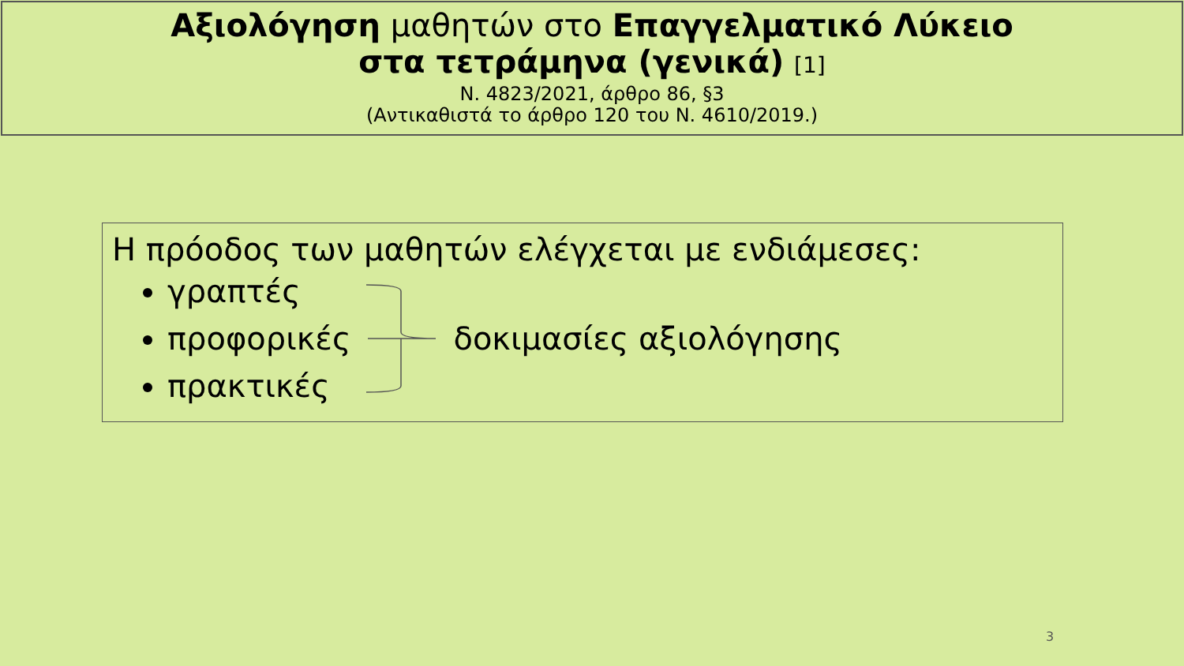Αξιολόγηση μαθητών στο Επαγγελματικό Λύκειο
στα τετράμηνα (γενικά) [1]
Ν. 4823/2021, άρθρο 86, §3
(Αντικαθιστά το άρθρο 120 του Ν. 4610/2019.)
Η πρόοδος των μαθητών ελέγχεται με ενδιάμεσες:
γραπτές
προφορικές
πρακτικές
δοκιμασίες αξιολόγησης
3